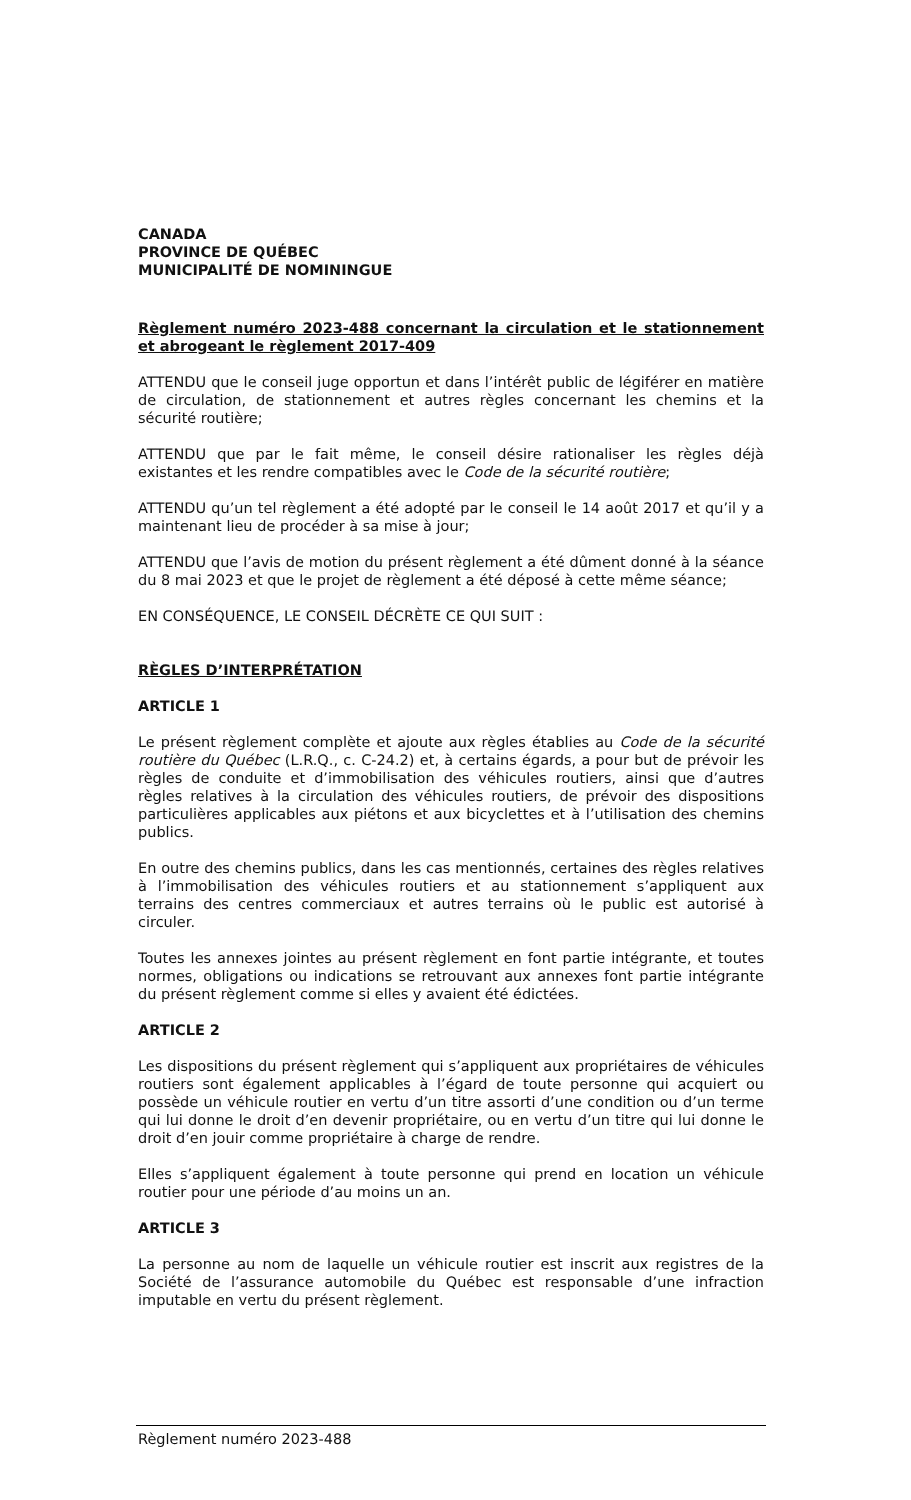CANADA
PROVINCE DE QUÉBEC
MUNICIPALITÉ DE NOMININGUE
Règlement numéro 2023-488 concernant la circulation et le stationnement et abrogeant le règlement 2017-409
ATTENDU que le conseil juge opportun et dans l’intérêt public de légiférer en matière de circulation, de stationnement et autres règles concernant les chemins et la sécurité routière;
ATTENDU que par le fait même, le conseil désire rationaliser les règles déjà existantes et les rendre compatibles avec le Code de la sécurité routière;
ATTENDU qu’un tel règlement a été adopté par le conseil le 14 août 2017 et qu’il y a maintenant lieu de procéder à sa mise à jour;
ATTENDU que l’avis de motion du présent règlement a été dûment donné à la séance du 8 mai 2023 et que le projet de règlement a été déposé à cette même séance;
EN CONSÉQUENCE, LE CONSEIL DÉCRÈTE CE QUI SUIT :
RÈGLES D’INTERPRÉTATION
ARTICLE 1
Le présent règlement complète et ajoute aux règles établies au Code de la sécurité routière du Québec (L.R.Q., c. C-24.2) et, à certains égards, a pour but de prévoir les règles de conduite et d’immobilisation des véhicules routiers, ainsi que d’autres règles relatives à la circulation des véhicules routiers, de prévoir des dispositions particulières applicables aux piétons et aux bicyclettes et à l’utilisation des chemins publics.
En outre des chemins publics, dans les cas mentionnés, certaines des règles relatives à l’immobilisation des véhicules routiers et au stationnement s’appliquent aux terrains des centres commerciaux et autres terrains où le public est autorisé à circuler.
Toutes les annexes jointes au présent règlement en font partie intégrante, et toutes normes, obligations ou indications se retrouvant aux annexes font partie intégrante du présent règlement comme si elles y avaient été édictées.
ARTICLE 2
Les dispositions du présent règlement qui s’appliquent aux propriétaires de véhicules routiers sont également applicables à l’égard de toute personne qui acquiert ou possède un véhicule routier en vertu d’un titre assorti d’une condition ou d’un terme qui lui donne le droit d’en devenir propriétaire, ou en vertu d’un titre qui lui donne le droit d’en jouir comme propriétaire à charge de rendre.
Elles s’appliquent également à toute personne qui prend en location un véhicule routier pour une période d’au moins un an.
ARTICLE 3
La personne au nom de laquelle un véhicule routier est inscrit aux registres de la Société de l’assurance automobile du Québec est responsable d’une infraction imputable en vertu du présent règlement.
Règlement numéro 2023-488